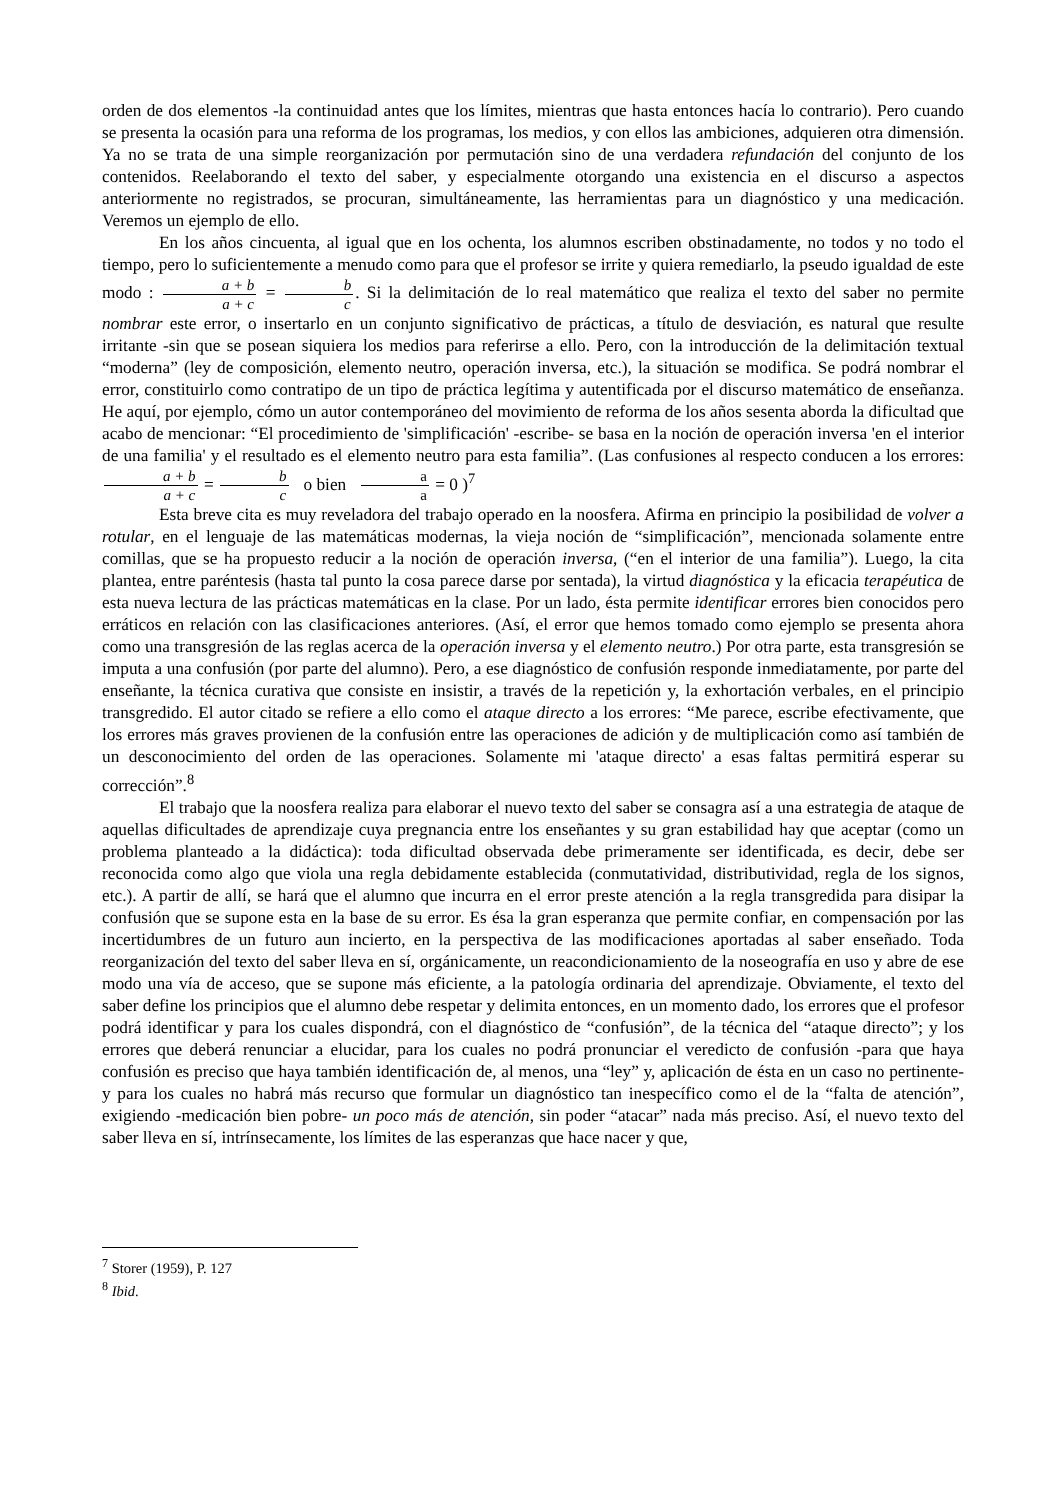orden de dos elementos -la continuidad antes que los límites, mientras que hasta entonces hacía lo contrario). Pero cuando se presenta la ocasión para una reforma de los programas, los medios, y con ellos las ambiciones, adquieren otra dimensión. Ya no se trata de una simple reorganización por permutación sino de una verdadera refundación del conjunto de los contenidos. Reelaborando el texto del saber, y especialmente otorgando una existencia en el discurso a aspectos anteriormente no registrados, se procuran, simultáneamente, las herramientas para un diagnóstico y una medicación. Veremos un ejemplo de ello.
En los años cincuenta, al igual que en los ochenta, los alumnos escriben obstinadamente, no todos y no todo el tiempo, pero lo suficientemente a menudo como para que el profesor se irrite y quiera remediarlo, la pseudo igualdad de este modo : a + b a + c = b c. Si la delimitación de lo real matemático que realiza el texto del saber no permite nombrar este error, o insertarlo en un conjunto significativo de prácticas, a título de desviación, es natural que resulte irritante -sin que se posean siquiera los medios para referirse a ello. Pero, con la introducción de la delimitación textual “moderna” (ley de composición, elemento neutro, operación inversa, etc.), la situación se modifica. Se podrá nombrar el error, constituirlo como contratipo de un tipo de práctica legítima y autentificada por el discurso matemático de enseñanza. He aquí, por ejemplo, cómo un autor contemporáneo del movimiento de reforma de los años sesenta aborda la dificultad que acabo de mencionar: “El procedimiento de 'simplificación' -escribe- se basa en la noción de operación inversa 'en el interior de una familia' y el resultado es el elemento neutro para esta familia”. (Las confusiones al respecto conducen a los errores: a + b a + c = b c o bien a a = 0 )<sup>7</sup>
Esta breve cita es muy reveladora del trabajo operado en la noosfera. Afirma en principio la posibilidad de volver a rotular, en el lenguaje de las matemáticas modernas, la vieja noción de “simplificación”, mencionada solamente entre comillas, que se ha propuesto reducir a la noción de operación inversa, (“en el interior de una familia”). Luego, la cita plantea, entre paréntesis (hasta tal punto la cosa parece darse por sentada), la virtud diagnóstica y la eficacia terapéutica de esta nueva lectura de las prácticas matemáticas en la clase. Por un lado, ésta permite identificar errores bien conocidos pero erráticos en relación con las clasificaciones anteriores. (Así, el error que hemos tomado como ejemplo se presenta ahora como una transgresión de las reglas acerca de la operación inversa y el elemento neutro.) Por otra parte, esta transgresión se imputa a una confusión (por parte del alumno). Pero, a ese diagnóstico de confusión responde inmediatamente, por parte del enseñante, la técnica curativa que consiste en insistir, a través de la repetición y, la exhortación verbales, en el principio transgredido. El autor citado se refiere a ello como el ataque directo a los errores: “Me parece, escribe efectivamente, que los errores más graves provienen de la confusión entre las operaciones de adición y de multiplicación como así también de un desconocimiento del orden de las operaciones. Solamente mi 'ataque directo' a esas faltas permitirá esperar su corrección”.<sup>8</sup>
El trabajo que la noosfera realiza para elaborar el nuevo texto del saber se consagra así a una estrategia de ataque de aquellas dificultades de aprendizaje cuya pregnancia entre los enseñantes y su gran estabilidad hay que aceptar (como un problema planteado a la didáctica): toda dificultad observada debe primeramente ser identificada, es decir, debe ser reconocida como algo que viola una regla debidamente establecida (conmutatividad, distributividad, regla de los signos, etc.). A partir de allí, se hará que el alumno que incurra en el error preste atención a la regla transgredida para disipar la confusión que se supone esta en la base de su error. Es ésa la gran esperanza que permite confiar, en compensación por las incertidumbres de un futuro aun incierto, en la perspectiva de las modificaciones aportadas al saber enseñado. Toda reorganización del texto del saber lleva en sí, orgánicamente, un reacondicionamiento de la noseografía en uso y abre de ese modo una vía de acceso, que se supone más eficiente, a la patología ordinaria del aprendizaje. Obviamente, el texto del saber define los principios que el alumno debe respetar y delimita entonces, en un momento dado, los errores que el profesor podrá identificar y para los cuales dispondrá, con el diagnóstico de “confusión”, de la técnica del “ataque directo”; y los errores que deberá renunciar a elucidar, para los cuales no podrá pronunciar el veredicto de confusión -para que haya confusión es preciso que haya también identificación de, al menos, una “ley” y, aplicación de ésta en un caso no pertinente- y para los cuales no habrá más recurso que formular un diagnóstico tan inespecífico como el de la “falta de atención”, exigiendo -medicación bien pobre- un poco más de atención, sin poder “atacar” nada más preciso. Así, el nuevo texto del saber lleva en sí, intrínsecamente, los límites de las esperanzas que hace nacer y que,
<sup>7</sup> Storer (1959), P. 127
<sup>8</sup> Ibid.